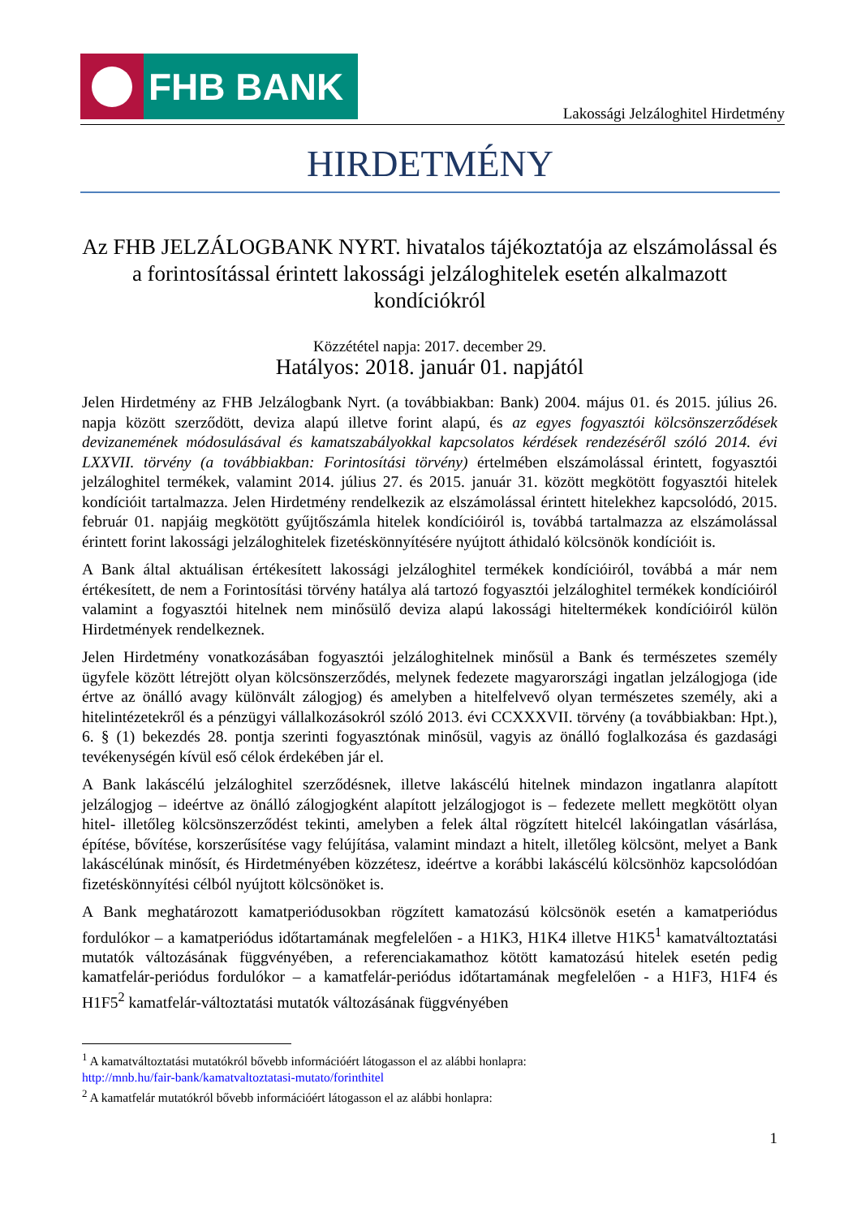FHB BANK
Lakossági Jelzáloghitel Hirdetmény
HIRDETMÉNY
Az FHB JELZÁLOGBANK NYRT. hivatalos tájékoztatója az elszámolással és a forintosítással érintett lakossági jelzáloghitelek esetén alkalmazott kondíciókról
Közzététel napja: 2017. december 29.
Hatályos: 2018. január 01. napjától
Jelen Hirdetmény az FHB Jelzálogbank Nyrt. (a továbbiakban: Bank) 2004. május 01. és 2015. július 26. napja között szerződött, deviza alapú illetve forint alapú, és az egyes fogyasztói kölcsönszerződések devizanemének módosulásával és kamatszabályokkal kapcsolatos kérdések rendezéséről szóló 2014. évi LXXVII. törvény (a továbbiakban: Forintosítási törvény) értelmében elszámolással érintett, fogyasztói jelzáloghitel termékek, valamint 2014. július 27. és 2015. január 31. között megkötött fogyasztói hitelek kondícióit tartalmazza. Jelen Hirdetmény rendelkezik az elszámolással érintett hitelekhez kapcsolódó, 2015. február 01. napjáig megkötött gyűjtőszámla hitelek kondícióiról is, továbbá tartalmazza az elszámolással érintett forint lakossági jelzáloghitelek fizetéskönnyítésére nyújtott áthidaló kölcsönök kondícióit is.
A Bank által aktuálisan értékesített lakossági jelzáloghitel termékek kondícióiról, továbbá a már nem értékesített, de nem a Forintosítási törvény hatálya alá tartozó fogyasztói jelzáloghitel termékek kondícióiról valamint a fogyasztói hitelnek nem minősülő deviza alapú lakossági hiteltermékek kondícióiról külön Hirdetmények rendelkeznek.
Jelen Hirdetmény vonatkozásában fogyasztói jelzáloghitelnek minősül a Bank és természetes személy ügyfele között létrejött olyan kölcsönszerződés, melynek fedezete magyarországi ingatlan jelzálogjoga (ide értve az önálló avagy különvált zálogjog) és amelyben a hitelfelvevő olyan természetes személy, aki a hitelintézetekről és a pénzügyi vállalkozásokról szóló 2013. évi CCXXXVII. törvény (a továbbiakban: Hpt.), 6. § (1) bekezdés 28. pontja szerinti fogyasztónak minősül, vagyis az önálló foglalkozása és gazdasági tevékenységén kívül eső célok érdekében jár el.
A Bank lakáscélú jelzáloghitel szerződésnek, illetve lakáscélú hitelnek mindazon ingatlanra alapított jelzálogjog – ideértve az önálló zálogjogként alapított jelzálogjogot is – fedezete mellett megkötött olyan hitel- illetőleg kölcsönszerződést tekinti, amelyben a felek által rögzített hitelcél lakóingatlan vásárlása, építése, bővítése, korszerűsítése vagy felújítása, valamint mindazt a hitelt, illetőleg kölcsönt, melyet a Bank lakáscélúnak minősít, és Hirdetményében közzétesz, ideértve a korábbi lakáscélú kölcsönhöz kapcsolódóan fizetéskönnyítési célból nyújtott kölcsönöket is.
A Bank meghatározott kamatperiódusokban rögzített kamatozású kölcsönök esetén a kamatperiódus fordulókor – a kamatperiódus időtartamának megfelelően - a H1K3, H1K4 illetve H1K5<sup>1</sup> kamatváltoztatási mutatók változásának függvényében, a referenciakamathoz kötött kamatozású hitelek esetén pedig kamatfelár-periódus fordulókor – a kamatfelár-periódus időtartamának megfelelően - a H1F3, H1F4 és H1F5<sup>2</sup> kamatfelár-változtatási mutatók változásának függvényében
<sup>1</sup> A kamatváltoztatási mutatókról bővebb információért látogasson el az alábbi honlapra:
http://mnb.hu/fair-bank/kamatvaltoztatasi-mutato/forinthitel
<sup>2</sup> A kamatfelár mutatókról bővebb információért látogasson el az alábbi honlapra:
1